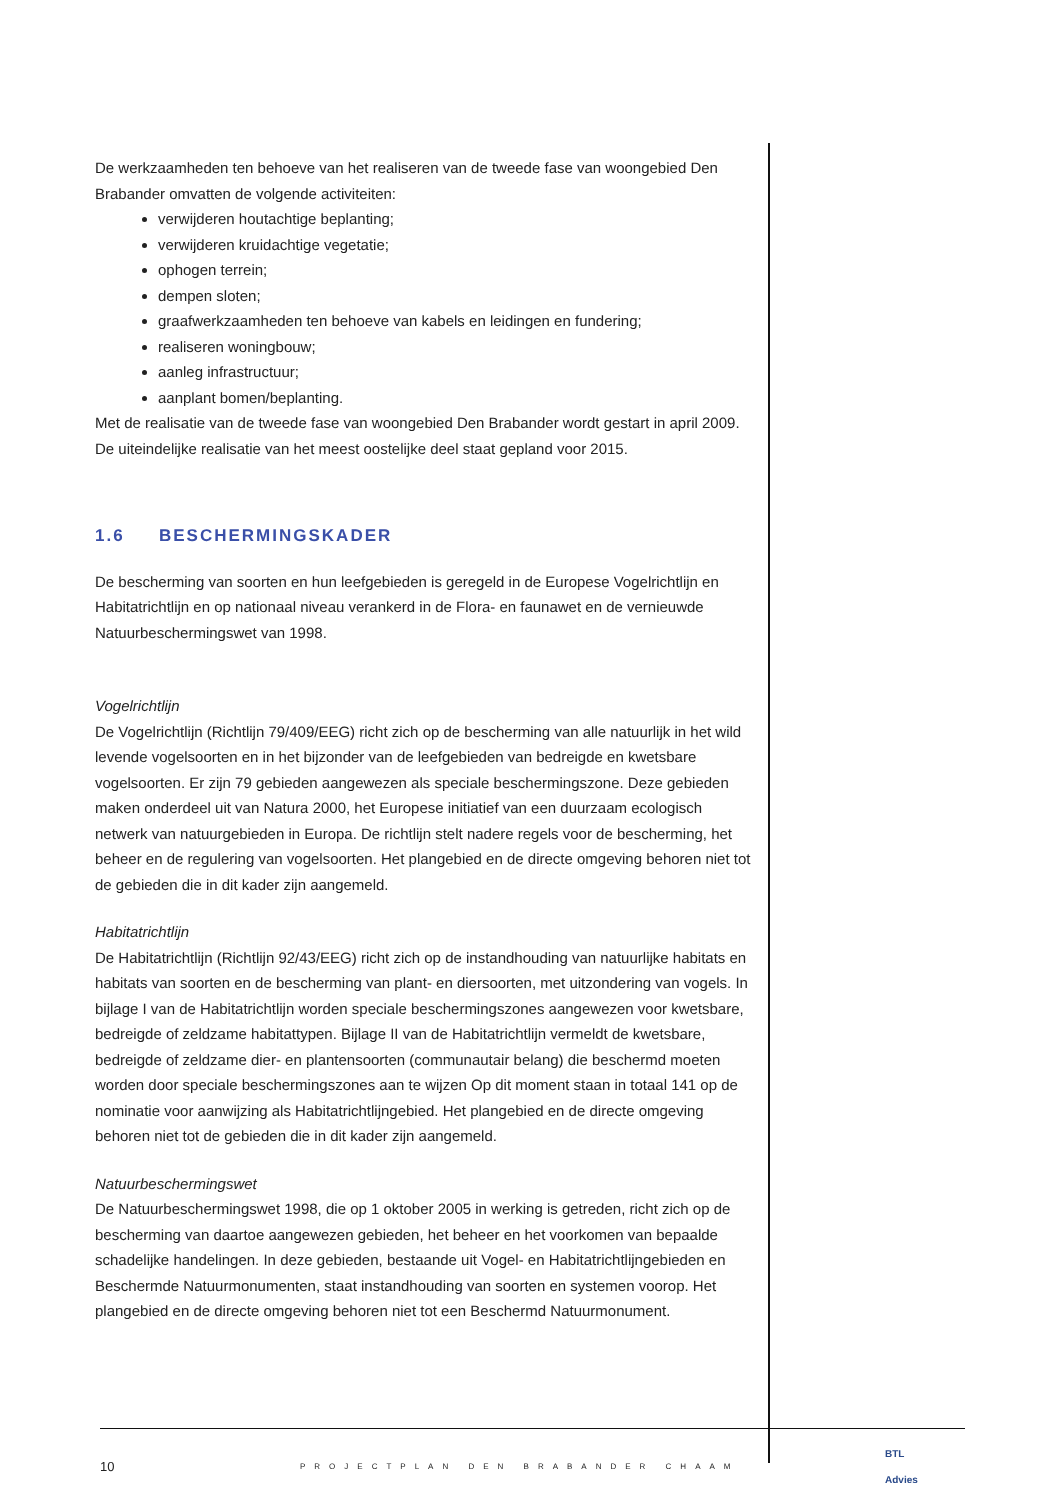De werkzaamheden ten behoeve van het realiseren van de tweede fase van woongebied Den Brabander omvatten de volgende activiteiten:
verwijderen houtachtige beplanting;
verwijderen kruidachtige vegetatie;
ophogen terrein;
dempen sloten;
graafwerkzaamheden ten behoeve van kabels en leidingen en fundering;
realiseren woningbouw;
aanleg infrastructuur;
aanplant bomen/beplanting.
Met de realisatie van de tweede fase van woongebied Den Brabander wordt gestart in april 2009. De uiteindelijke realisatie van het meest oostelijke deel staat gepland voor 2015.
1.6 BESCHERMINGSKADER
De bescherming van soorten en hun leefgebieden is geregeld in de Europese Vogelrichtlijn en Habitatrichtlijn en op nationaal niveau verankerd in de Flora- en faunawet en de vernieuwde Natuurbeschermingswet van 1998.
Vogelrichtlijn
De Vogelrichtlijn (Richtlijn 79/409/EEG) richt zich op de bescherming van alle natuurlijk in het wild levende vogelsoorten en in het bijzonder van de leefgebieden van bedreigde en kwetsbare vogelsoorten. Er zijn 79 gebieden aangewezen als speciale beschermingszone. Deze gebieden maken onderdeel uit van Natura 2000, het Europese initiatief van een duurzaam ecologisch netwerk van natuurgebieden in Europa. De richtlijn stelt nadere regels voor de bescherming, het beheer en de regulering van vogelsoorten. Het plangebied en de directe omgeving behoren niet tot de gebieden die in dit kader zijn aangemeld.
Habitatrichtlijn
De Habitatrichtlijn (Richtlijn 92/43/EEG) richt zich op de instandhouding van natuurlijke habitats en habitats van soorten en de bescherming van plant- en diersoorten, met uitzondering van vogels. In bijlage I van de Habitatrichtlijn worden speciale beschermingszones aangewezen voor kwetsbare, bedreigde of zeldzame habitattypen. Bijlage II van de Habitatrichtlijn vermeldt de kwetsbare, bedreigde of zeldzame dier- en plantensoorten (communautair belang) die beschermd moeten worden door speciale beschermingszones aan te wijzen Op dit moment staan in totaal 141 op de nominatie voor aanwijzing als Habitatrichtlijngebied. Het plangebied en de directe omgeving behoren niet tot de gebieden die in dit kader zijn aangemeld.
Natuurbeschermingswet
De Natuurbeschermingswet 1998, die op 1 oktober 2005 in werking is getreden, richt zich op de bescherming van daartoe aangewezen gebieden, het beheer en het voorkomen van bepaalde schadelijke handelingen. In deze gebieden, bestaande uit Vogel- en Habitatrichtlijngebieden en Beschermde Natuurmonumenten, staat instandhouding van soorten en systemen voorop. Het plangebied en de directe omgeving behoren niet tot een Beschermd Natuurmonument.
10 PROJECTPLAN DEN BRABANDER CHAAM BTL
Advies